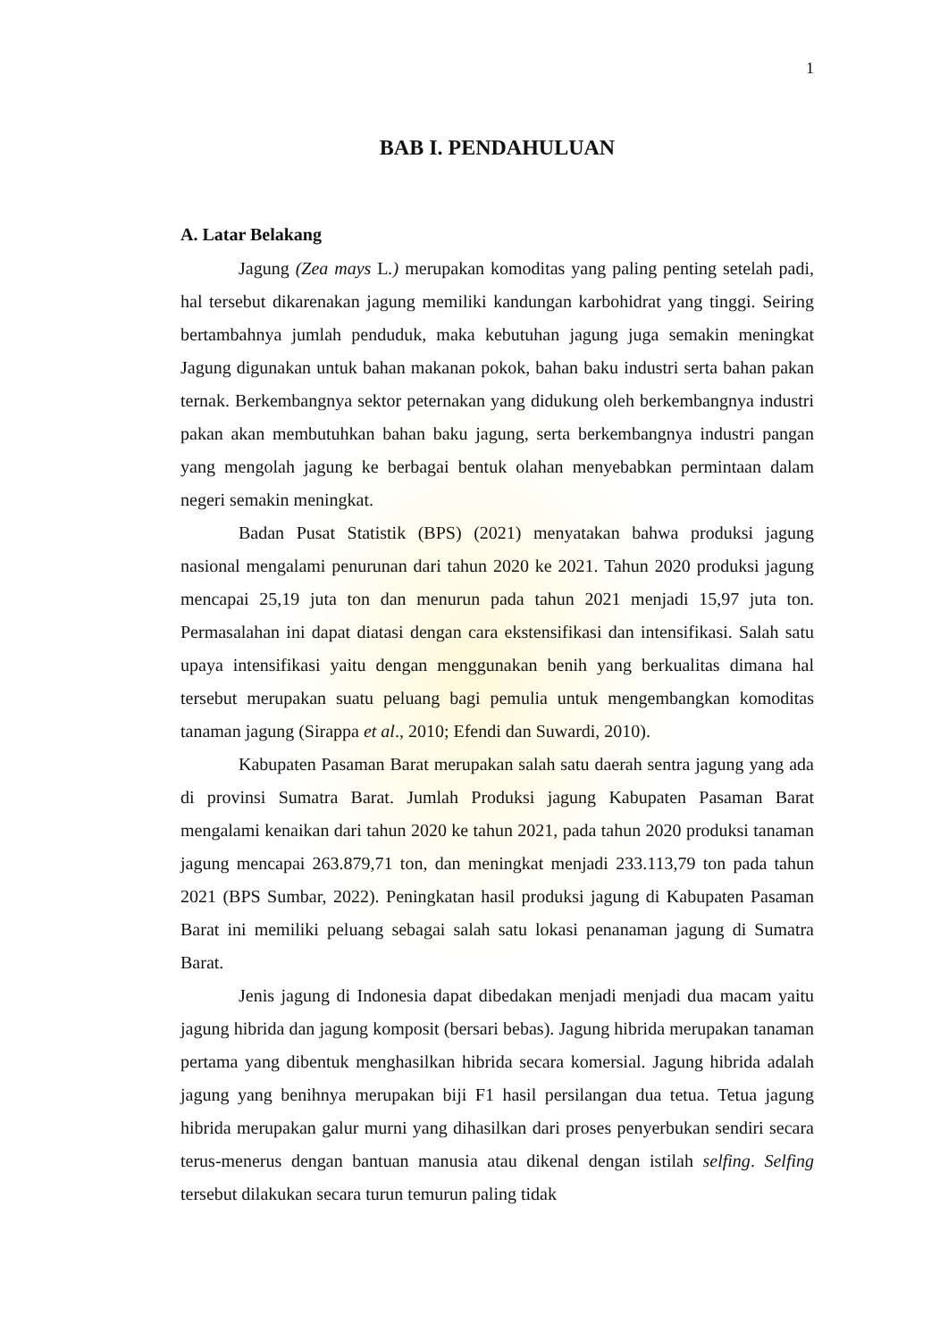1
BAB I. PENDAHULUAN
A. Latar Belakang
Jagung (Zea mays L.) merupakan komoditas yang paling penting setelah padi, hal tersebut dikarenakan jagung memiliki kandungan karbohidrat yang tinggi. Seiring bertambahnya jumlah penduduk, maka kebutuhan jagung juga semakin meningkat Jagung digunakan untuk bahan makanan pokok, bahan baku industri serta bahan pakan ternak. Berkembangnya sektor peternakan yang didukung oleh berkembangnya industri pakan akan membutuhkan bahan baku jagung, serta berkembangnya industri pangan yang mengolah jagung ke berbagai bentuk olahan menyebabkan permintaan dalam negeri semakin meningkat.
Badan Pusat Statistik (BPS) (2021) menyatakan bahwa produksi jagung nasional mengalami penurunan dari tahun 2020 ke 2021. Tahun 2020 produksi jagung mencapai 25,19 juta ton dan menurun pada tahun 2021 menjadi 15,97 juta ton. Permasalahan ini dapat diatasi dengan cara ekstensifikasi dan intensifikasi. Salah satu upaya intensifikasi yaitu dengan menggunakan benih yang berkualitas dimana hal tersebut merupakan suatu peluang bagi pemulia untuk mengembangkan komoditas tanaman jagung (Sirappa et al., 2010; Efendi dan Suwardi, 2010).
Kabupaten Pasaman Barat merupakan salah satu daerah sentra jagung yang ada di provinsi Sumatra Barat. Jumlah Produksi jagung Kabupaten Pasaman Barat mengalami kenaikan dari tahun 2020 ke tahun 2021, pada tahun 2020 produksi tanaman jagung mencapai 263.879,71 ton, dan meningkat menjadi 233.113,79 ton pada tahun 2021 (BPS Sumbar, 2022). Peningkatan hasil produksi jagung di Kabupaten Pasaman Barat ini memiliki peluang sebagai salah satu lokasi penanaman jagung di Sumatra Barat.
Jenis jagung di Indonesia dapat dibedakan menjadi menjadi dua macam yaitu jagung hibrida dan jagung komposit (bersari bebas). Jagung hibrida merupakan tanaman pertama yang dibentuk menghasilkan hibrida secara komersial. Jagung hibrida adalah jagung yang benihnya merupakan biji F1 hasil persilangan dua tetua. Tetua jagung hibrida merupakan galur murni yang dihasilkan dari proses penyerbukan sendiri secara terus-menerus dengan bantuan manusia atau dikenal dengan istilah selfing. Selfing tersebut dilakukan secara turun temurun paling tidak